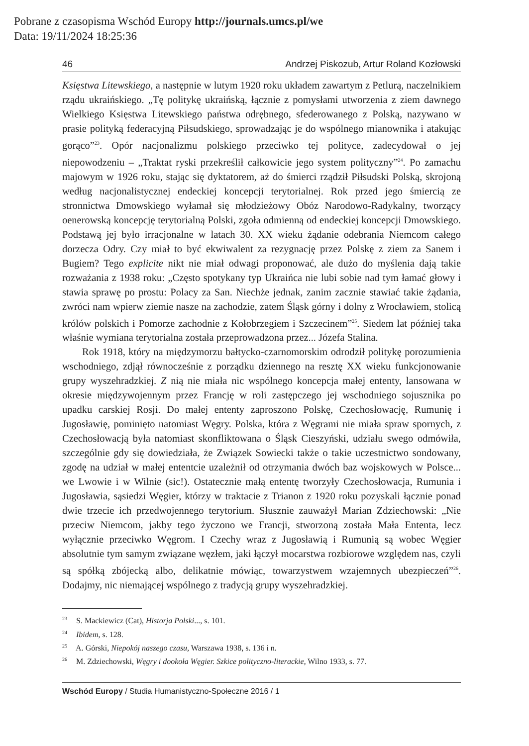Pobrane z czasopisma Wschód Europy http://journals.umcs.pl/we
Data: 19/11/2024 18:25:36
46 Andrzej Piskozub, Artur Roland Kozłowski
Księstwa Litewskiego, a następnie w lutym 1920 roku układem zawartym z Petlurą, naczelnikiem rządu ukraińskiego. „Tę politykę ukraińską, łącznie z pomysłami utworzenia z ziem dawnego Wielkiego Księstwa Litewskiego państwa odrębnego, sfederowanego z Polską, nazywano w prasie polityką federacyjną Piłsudskiego, sprowadzając je do wspólnego mianownika i atakując gorąco”<sup>23</sup>. Opór nacjonalizmu polskiego przeciwko tej polityce, zadecydował o jej niepowodzeniu – „Traktat ryski przekreślił całkowicie jego system polityczny”<sup>24</sup>. Po zamachu majowym w 1926 roku, stając się dyktatorem, aż do śmierci rządził Piłsudski Polską, skrojoną według nacjonalistycznej endeckiej koncepcji terytorialnej. Rok przed jego śmiercią ze stronnictwa Dmowskiego wyłamał się młodzieżowy Obóz Narodowo-Radykalny, tworzący oenerowską koncepcję terytorialną Polski, zgoła odmienną od endeckiej koncepcji Dmowskiego. Podstawą jej było irracjonalne w latach 30. XX wieku żądanie odebrania Niemcom całego dorzecza Odry. Czy miał to być ekwiwalent za rezygnację przez Polskę z ziem za Sanem i Bugiem? Tego explicite nikt nie miał odwagi proponować, ale dużo do myślenia dają takie rozważania z 1938 roku: „Często spotykany typ Ukraińca nie lubi sobie nad tym łamać głowy i stawia sprawę po prostu: Polacy za San. Niechże jednak, zanim zacznie stawiać takie żądania, zwróci nam wpierw ziemie nasze na zachodzie, zatem Śląsk górny i dolny z Wrocławiem, stolicą królów polskich i Pomorze zachodnie z Kołobrzegiem i Szczecinem”<sup>25</sup>. Siedem lat później taka właśnie wymiana terytorialna została przeprowadzona przez... Józefa Stalina.
Rok 1918, który na międzymorzu bałtycko-czarnomorskim odrodził politykę porozumienia wschodniego, zdjął równocześnie z porządku dziennego na resztę XX wieku funkcjonowanie grupy wyszehradzkiej. Z nią nie miała nic wspólnego koncepcja małej ententy, lansowana w okresie międzywojennym przez Francję w roli zastępczego jej wschodniego sojusznika po upadku carskiej Rosji. Do małej ententy zaproszono Polskę, Czechosłowację, Rumunię i Jugosławię, pominięto natomiast Węgry. Polska, która z Węgrami nie miała spraw spornych, z Czechosłowacją była natomiast skonfliktowana o Śląsk Cieszyński, udziału swego odmówiła, szczególnie gdy się dowiedziała, że Związek Sowiecki także o takie uczestnictwo sondowany, zgodę na udział w małej ententcie uzależnił od otrzymania dwóch baz wojskowych w Polsce... we Lwowie i w Wilnie (sic!). Ostatecznie małą ententę tworzyły Czechosłowacja, Rumunia i Jugosławia, sąsiedzi Węgier, którzy w traktacie z Trianon z 1920 roku pozyskali łącznie ponad dwie trzecie ich przedwojennego terytorium. Słusznie zauważył Marian Zdziechowski: „Nie przeciw Niemcom, jakby tego życzono we Francji, stworzoną została Mała Ententa, lecz wyłącznie przeciwko Węgrom. I Czechy wraz z Jugosławią i Rumunią są wobec Węgier absolutnie tym samym związane węzłem, jaki łączył mocarstwa rozbiorowe względem nas, czyli są spółką zbójecką albo, delikatnie mówiąc, towarzystwem wzajemnych ubezpieczeń”<sup>26</sup>. Dodajmy, nic niemającej wspólnego z tradycją grupy wyszehradzkiej.
<sup>23</sup> S. Mackiewicz (Cat), Historja Polski..., s. 101.
<sup>24</sup> Ibidem, s. 128.
<sup>25</sup> A. Górski, Niepokój naszego czasu, Warszawa 1938, s. 136 i n.
<sup>26</sup> M. Zdziechowski, Węgry i dookoła Węgier. Szkice polityczno-literackie, Wilno 1933, s. 77.
Wschód Europy / Studia Humanistyczno-Społeczne 2016 / 1